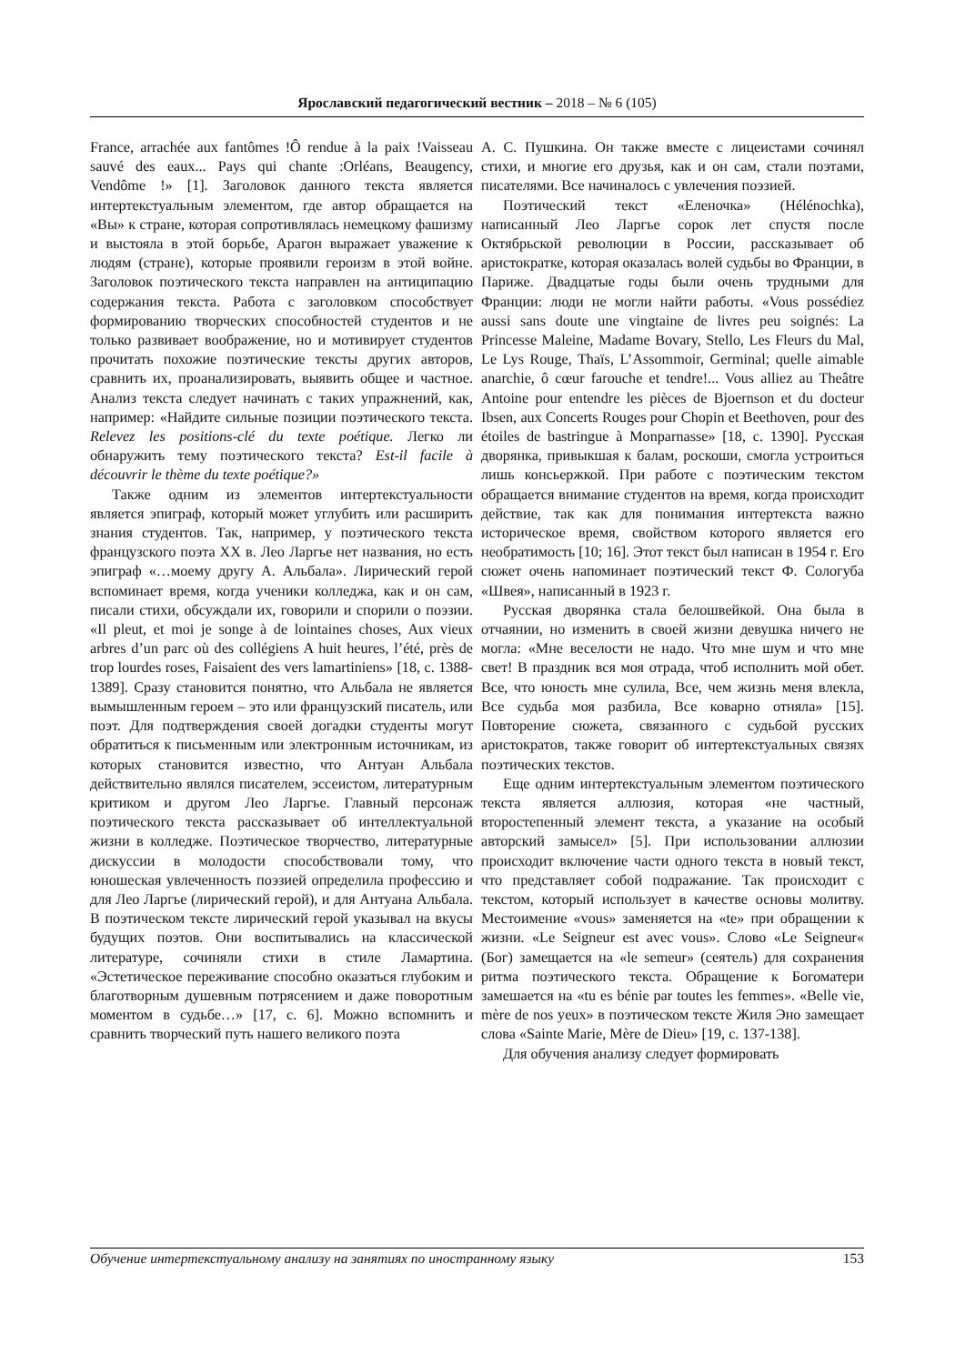Ярославский педагогический вестник – 2018 – № 6 (105)
France, arrachée aux fantômes !Ô rendue à la paix !Vaisseau sauvé des eaux... Pays qui chante :Orléans, Beaugency, Vendôme !» [1]. Заголовок данного текста является интертекстуальным элементом, где автор обращается на «Вы» к стране, которая сопротивлялась немецкому фашизму и выстояла в этой борьбе, Арагон выражает уважение к людям (стране), которые проявили героизм в этой войне. Заголовок поэтического текста направлен на антиципацию содержания текста. Работа с заголовком способствует формированию творческих способностей студентов и не только развивает воображение, но и мотивирует студентов прочитать похожие поэтические тексты других авторов, сравнить их, проанализировать, выявить общее и частное. Анализ текста следует начинать с таких упражнений, как, например: «Найдите сильные позиции поэтического текста. Relevez les positions-clé du texte poétique. Легко ли обнаружить тему поэтического текста? Est-il facile à découvrir le thème du texte poétique?»
Также одним из элементов интертекстуальности является эпиграф, который может углубить или расширить знания студентов. Так, например, у поэтического текста французского поэта XX в. Лео Ларгье нет названия, но есть эпиграф «…моему другу А. Альбала». Лирический герой вспоминает время, когда ученики колледжа, как и он сам, писали стихи, обсуждали их, говорили и спорили о поэзии. «Il pleut, et moi je songe à de lointaines choses, Aux vieux arbres d’un parc où des collégiens A huit heures, l’été, près de trop lourdes roses, Faisaient des vers lamartiniens» [18, с. 1388-1389]. Сразу становится понятно, что Альбала не является вымышленным героем – это или французский писатель, или поэт. Для подтверждения своей догадки студенты могут обратиться к письменным или электронным источникам, из которых становится известно, что Антуан Альбала действительно являлся писателем, эссеистом, литературным критиком и другом Лео Ларгье. Главный персонаж поэтического текста рассказывает об интеллектуальной жизни в колледже. Поэтическое творчество, литературные дискуссии в молодости способствовали тому, что юношеская увлеченность поэзией определила профессию и для Лео Ларгье (лирический герой), и для Антуана Альбала. В поэтическом тексте лирический герой указывал на вкусы будущих поэтов. Они воспитывались на классической литературе, сочиняли стихи в стиле Ламартина. «Эстетическое переживание способно оказаться глубоким и благотворным душевным потрясением и даже поворотным моментом в судьбе…» [17, с. 6]. Можно вспомнить и сравнить творческий путь нашего великого поэта
А. С. Пушкина. Он также вместе с лицеистами сочинял стихи, и многие его друзья, как и он сам, стали поэтами, писателями. Все начиналось с увлечения поэзией.
Поэтический текст «Еленочка» (Hélénochka), написанный Лео Ларгье сорок лет спустя после Октябрьской революции в России, рассказывает об аристократке, которая оказалась волей судьбы во Франции, в Париже. Двадцатые годы были очень трудными для Франции: люди не могли найти работы. «Vous possédiez aussi sans doute une vingtaine de livres peu soignés: La Princesse Maleine, Madame Bovary, Stello, Les Fleurs du Mal, Le Lys Rouge, Thaïs, L’Assommoir, Germinal; quelle aimable anarchie, ô cœur farouche et tendre!... Vous alliez au Theâtre Antoine pour entendre les pièces de Bjoernson et du docteur Ibsen, aux Concerts Rouges pour Chopin et Beethoven, pour des étoiles de bastringue à Monparnasse» [18, с. 1390]. Русская дворянка, привыкшая к балам, роскоши, смогла устроиться лишь консьержкой. При работе с поэтическим текстом обращается внимание студентов на время, когда происходит действие, так как для понимания интертекста важно историческое время, свойством которого является его необратимость [10; 16]. Этот текст был написан в 1954 г. Его сюжет очень напоминает поэтический текст Ф. Сологуба «Швея», написанный в 1923 г.
Русская дворянка стала белошвейкой. Она была в отчаянии, но изменить в своей жизни девушка ничего не могла: «Мне веселости не надо. Что мне шум и что мне свет! В праздник вся моя отрада, чтоб исполнить мой обет. Все, что юность мне сулила, Все, чем жизнь меня влекла, Все судьба моя разбила, Все коварно отняла» [15]. Повторение сюжета, связанного с судьбой русских аристократов, также говорит об интертекстуальных связях поэтических текстов.
Еще одним интертекстуальным элементом поэтического текста является аллюзия, которая «не частный, второстепенный элемент текста, а указание на особый авторский замысел» [5]. При использовании аллюзии происходит включение части одного текста в новый текст, что представляет собой подражание. Так происходит с текстом, который использует в качестве основы молитву. Местоимение «vous» заменяется на «te» при обращении к жизни. «Le Seigneur est avec vous». Слово «Le Seigneur« (Бог) замещается на «le semeur» (сеятель) для сохранения ритма поэтического текста. Обращение к Богоматери замешается на «tu es bénie par toutes les femmes». «Belle vie, mère de nos yeux» в поэтическом тексте Жиля Эно замещает слова «Sainte Marie, Mère de Dieu» [19, с. 137-138].
Для обучения анализу следует формировать
Обучение интертекстуальному анализу на занятиях по иностранному языку 153